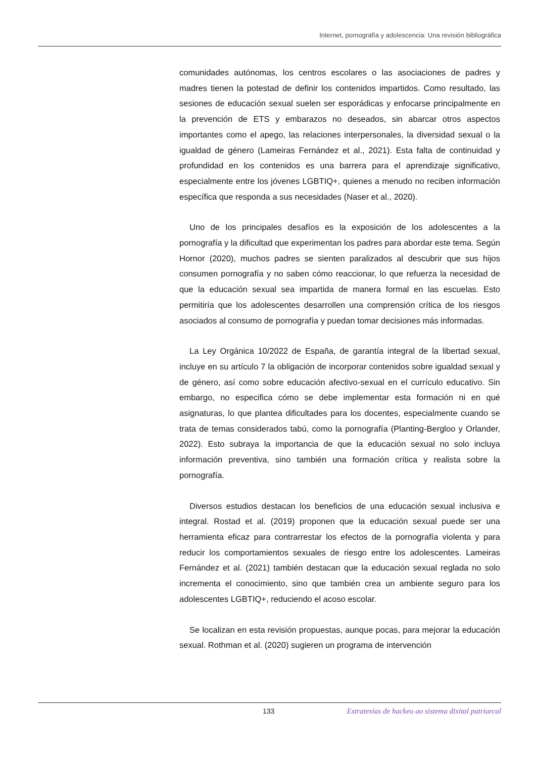Internet, pornografía y adolescencia: Una revisión bibliográfica
comunidades autónomas, los centros escolares o las asociaciones de padres y madres tienen la potestad de definir los contenidos impartidos. Como resultado, las sesiones de educación sexual suelen ser esporádicas y enfocarse principalmente en la prevención de ETS y embarazos no deseados, sin abarcar otros aspectos importantes como el apego, las relaciones interpersonales, la diversidad sexual o la igualdad de género (Lameiras Fernández et al., 2021). Esta falta de continuidad y profundidad en los contenidos es una barrera para el aprendizaje significativo, especialmente entre los jóvenes LGBTIQ+, quienes a menudo no reciben información específica que responda a sus necesidades (Naser et al., 2020).
Uno de los principales desafíos es la exposición de los adolescentes a la pornografía y la dificultad que experimentan los padres para abordar este tema. Según Hornor (2020), muchos padres se sienten paralizados al descubrir que sus hijos consumen pornografía y no saben cómo reaccionar, lo que refuerza la necesidad de que la educación sexual sea impartida de manera formal en las escuelas. Esto permitiría que los adolescentes desarrollen una comprensión crítica de los riesgos asociados al consumo de pornografía y puedan tomar decisiones más informadas.
La Ley Orgánica 10/2022 de España, de garantía integral de la libertad sexual, incluye en su artículo 7 la obligación de incorporar contenidos sobre igualdad sexual y de género, así como sobre educación afectivo-sexual en el currículo educativo. Sin embargo, no especifica cómo se debe implementar esta formación ni en qué asignaturas, lo que plantea dificultades para los docentes, especialmente cuando se trata de temas considerados tabú, como la pornografía (Planting-Bergloo y Orlander, 2022). Esto subraya la importancia de que la educación sexual no solo incluya información preventiva, sino también una formación crítica y realista sobre la pornografía.
Diversos estudios destacan los beneficios de una educación sexual inclusiva e integral. Rostad et al. (2019) proponen que la educación sexual puede ser una herramienta eficaz para contrarrestar los efectos de la pornografía violenta y para reducir los comportamientos sexuales de riesgo entre los adolescentes. Lameiras Fernández et al. (2021) también destacan que la educación sexual reglada no solo incrementa el conocimiento, sino que también crea un ambiente seguro para los adolescentes LGBTIQ+, reduciendo el acoso escolar.
Se localizan en esta revisión propuestas, aunque pocas, para mejorar la educación sexual. Rothman et al. (2020) sugieren un programa de intervención
133 Estratexias de hackeo ao sistema dixital patriarcal